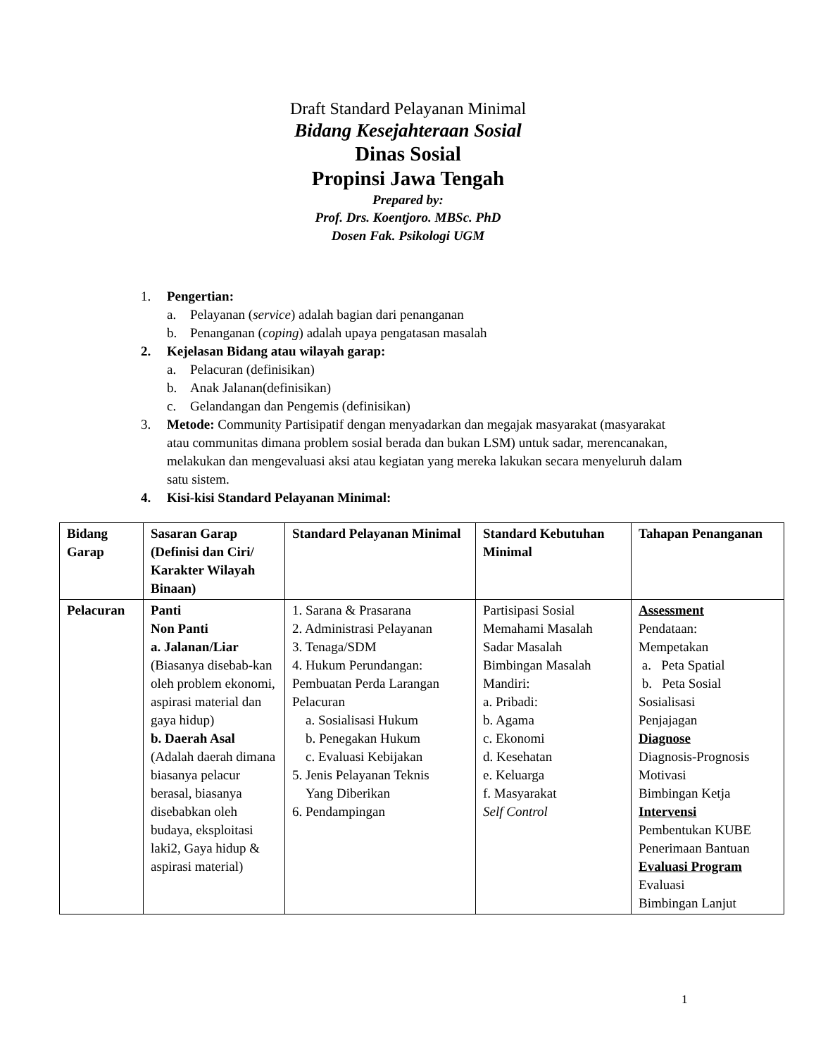Draft Standard Pelayanan Minimal
Bidang Kesejahteraan Sosial
Dinas Sosial
Propinsi Jawa Tengah
Prepared by:
Prof. Drs. Koentjoro. MBSc. PhD
Dosen Fak. Psikologi UGM
1. Pengertian:
a. Pelayanan (service) adalah bagian dari penanganan
b. Penanganan (coping) adalah upaya pengatasan masalah
2. Kejelasan Bidang atau wilayah garap:
a. Pelacuran (definisikan)
b. Anak Jalanan(definisikan)
c. Gelandangan dan Pengemis (definisikan)
3. Metode: Community Partisipatif dengan menyadarkan dan megajak masyarakat (masyarakat atau communitas dimana problem sosial berada dan bukan LSM) untuk sadar, merencanakan, melakukan dan mengevaluasi aksi atau kegiatan yang mereka lakukan secara menyeluruh dalam satu sistem.
4. Kisi-kisi Standard Pelayanan Minimal:
| Bidang Garap | Sasaran Garap (Definisi dan Ciri/ Karakter Wilayah Binaan) | Standard Pelayanan Minimal | Standard Kebutuhan Minimal | Tahapan Penanganan |
| --- | --- | --- | --- | --- |
| Pelacuran | Panti Non Panti a. Jalanan/Liar (Biasanya disebab-kan oleh problem ekonomi, aspirasi material dan gaya hidup) b. Daerah Asal (Adalah daerah dimana biasanya pelacur berasal, biasanya disebabkan oleh budaya, eksploitasi laki2, Gaya hidup & aspirasi material) | 1. Sarana & Prasarana 2. Administrasi Pelayanan 3. Tenaga/SDM 4. Hukum Perundangan: Pembuatan Perda Larangan Pelacuran a. Sosialisasi Hukum b. Penegakan Hukum c. Evaluasi Kebijakan 5. Jenis Pelayanan Teknis Yang Diberikan 6. Pendampingan | Partisipasi Sosial Memahami Masalah Sadar Masalah Bimbingan Masalah Mandiri: a. Pribadi: b. Agama c. Ekonomi d. Kesehatan e. Keluarga f. Masyarakat Self Control | Assessment Pendataan: Mempetakan a. Peta Spatial b. Peta Sosial Sosialisasi Penjajagan Diagnose Diagnosis-Prognosis Motivasi Bimbingan Ketja Intervensi Pembentukan KUBE Penerimaan Bantuan Evaluasi Program Evaluasi Bimbingan Lanjut |
1